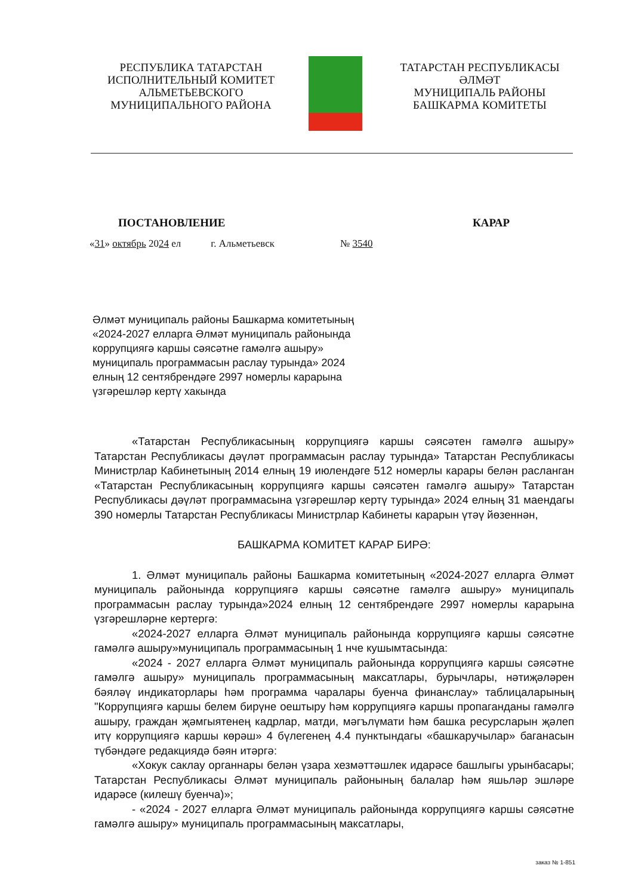РЕСПУБЛИКА ТАТАРСТАН
ИСПОЛНИТЕЛЬНЫЙ КОМИТЕТ
АЛЬМЕТЬЕВСКОГО
МУНИЦИПАЛЬНОГО РАЙОНА
ТАТАРСТАН РЕСПУБЛИКАСЫ
ӘЛМӘТ
МУНИЦИПАЛЬ РАЙОНЫ
БАШКАРМА КОМИТЕТЫ
ПОСТАНОВЛЕНИЕ КАРАР
«31» октябрь 2024 ел г. Альметьевск № 3540
Әлмәт муниципаль районы Башкарма комитетының «2024-2027 елларга Әлмәт муниципаль районында коррупциягә каршы сәясәтне гамәлгә ашыру» муниципаль программасын раслау турында» 2024 елның 12 сентябрендәге 2997 номерлы карарына үзгәрешләр кертү хакында
«Татарстан Республикасының коррупциягә каршы сәясәтен гамәлгә ашыру» Татарстан Республикасы дәүләт программасын раслау турында» Татарстан Республикасы Министрлар Кабинетының 2014 елның 19 июлендәге 512 номерлы карары белән расланган «Татарстан Республикасының коррупциягә каршы сәясәтен гамәлгә ашыру» Татарстан Республикасы дәүләт программасына үзгәрешләр кертү турында» 2024 елның 31 маендагы 390 номерлы Татарстан Республикасы Министрлар Кабинеты карарын үтәү йөзеннән,
БАШКАРМА КОМИТЕТ КАРАР БИРӘ:
1. Әлмәт муниципаль районы Башкарма комитетының «2024-2027 елларга Әлмәт муниципаль районында коррупциягә каршы сәясәтне гамәлгә ашыру» муниципаль программасын раслау турында»2024 елның 12 сентябрендәге 2997 номерлы карарына үзгәрешләрне кертергә:
«2024-2027 елларга Әлмәт муниципаль районында коррупциягә каршы сәясәтне гамәлгә ашыру»муниципаль программасының 1 нче кушымтасында:
«2024 - 2027 елларга Әлмәт муниципаль районында коррупциягә каршы сәясәтне гамәлгә ашыру» муниципаль программасының максатлары, бурычлары, нәтиҗәләрен бәяләү индикаторлары һәм программа чаралары буенча финанслау» таблицаларының "Коррупциягә каршы белем бирүне оештыру һәм коррупциягә каршы пропаганданы гамәлгә ашыру, граждан җәмгыятенең кадрлар, матди, мәгълүмати һәм башка ресурсларын җәлеп итү коррупциягә каршы көрәш» 4 бүлегенең 4.4 пунктындагы «башкаручылар» баганасын түбәндәге редакциядә бәян итәргә:
«Хокук саклау органнары белән үзара хезмәттәшлек идарәсе башлыгы урынбасары; Татарстан Республикасы Әлмәт муниципаль районының балалар һәм яшьләр эшләре идарәсе (килешү буенча)»;
- «2024 - 2027 елларга Әлмәт муниципаль районында коррупциягә каршы сәясәтне гамәлгә ашыру» муниципаль программасының максатлары,
заказ № 1-851